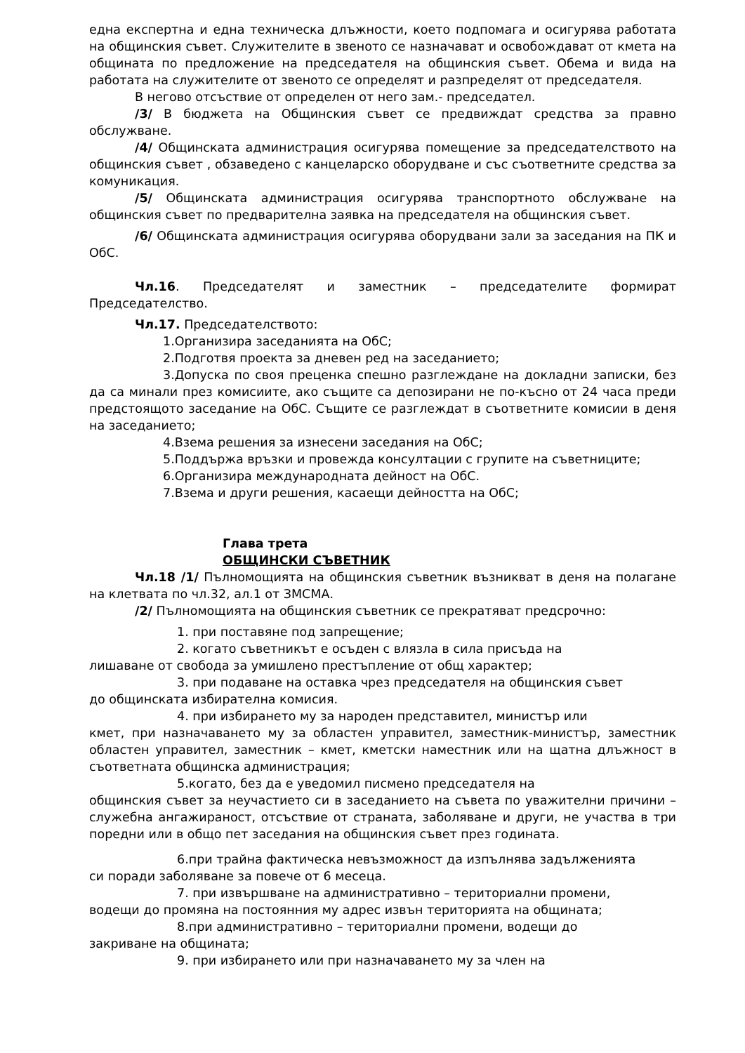една експертна и една техническа длъжности, което подпомага и осигурява работата на общинския съвет. Служителите в звеното се назначават и освобождават от кмета на общината по предложение на председателя на общинския съвет. Обема и вида на работата на служителите от звеното се определят и разпределят от председателя.
В негово отсъствие от определен от него зам.- председател.
/3/ В бюджета на Общинския съвет се предвиждат средства за правно обслужване.
/4/ Общинската администрация осигурява помещение за председателството на общинския съвет , обзаведено с канцеларско оборудване и със съответните средства за комуникация.
/5/ Общинската администрация осигурява транспортното обслужване на общинския съвет по предварителна заявка на председателя на общинския съвет.
/6/ Общинската администрация осигурява оборудвани зали за заседания на ПК и ОбС.
Чл.16. Председателят и заместник – председателите формират Председателство.
Чл.17. Председателството:
1.Организира заседанията на ОбС;
2.Подготвя проекта за дневен ред на заседанието;
3.Допуска по своя преценка спешно разглеждане на докладни записки, без да са минали през комисиите, ако същите са депозирани не по-късно от 24 часа преди предстоящото заседание на ОбС. Същите се разглеждат в съответните комисии в деня на заседанието;
4.Взема решения за изнесени заседания на ОбС;
5.Поддържа връзки и провежда консултации с групите на съветниците;
6.Организира международната дейност на ОбС.
7.Взема и други решения, касаещи дейността на ОбС;
Глава трета
ОБЩИНСКИ СЪВЕТНИК
Чл.18 /1/ Пълномощията на общинския съветник възникват в деня на полагане на клетвата по чл.32, ал.1 от ЗМСМА.
/2/ Пълномощията на общинския съветник се прекратяват предсрочно:
1. при поставяне под запрещение;
2. когато съветникът е осъден с влязла в сила присъда на
лишаване от свобода за умишлено престъпление от общ характер;
3. при подаване на оставка чрез председателя на общинския съвет
до общинската избирателна комисия.
4. при избирането му за народен представител, министър или
кмет, при назначаването му за областен управител, заместник-министър, заместник областен управител, заместник – кмет, кметски наместник или на щатна длъжност в съответната общинска администрация;
5.когато, без да е уведомил писмено председателя на
общинския съвет за неучастието си в заседанието на съвета по уважителни причини – служебна ангажираност, отсъствие от страната, заболяване и други, не участва в три поредни или в общо пет заседания на общинския съвет през годината.
6.при трайна фактическа невъзможност да изпълнява задълженията
си поради заболяване за повече от 6 месеца.
7. при извършване на административно – териториални промени,
водещи до промяна на постоянния му адрес извън територията на общината;
8.при административно – териториални промени, водещи до
закриване на общината;
9. при избирането или при назначаването му за член на